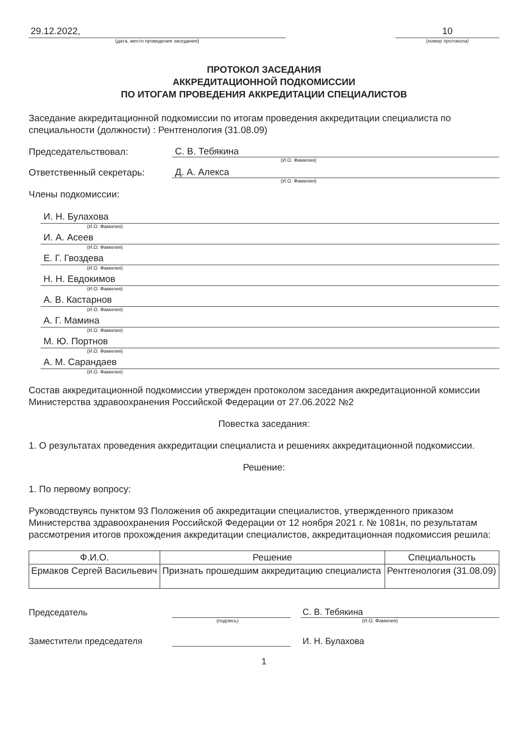29.12.2022,
(дата, место проведения заседания)
10
(номер протокола)
ПРОТОКОЛ ЗАСЕДАНИЯ
АККРЕДИТАЦИОННОЙ ПОДКОМИССИИ
ПО ИТОГАМ ПРОВЕДЕНИЯ АККРЕДИТАЦИИ СПЕЦИАЛИСТОВ
Заседание аккредитационной подкомиссии по итогам проведения аккредитации специалиста по специальности (должности) : Рентгенология (31.08.09)
Председательствовал: С. В. Тебякина
(И.О. Фамилия)
Ответственный секретарь: Д. А. Алекса
(И.О. Фамилия)
Члены подкомиссии:
И. Н. Булахова
(И.О. Фамилия)
И. А. Асеев
(И.О. Фамилия)
Е. Г. Гвоздева
(И.О. Фамилия)
Н. Н. Евдокимов
(И.О. Фамилия)
А. В. Кастарнов
(И.О. Фамилия)
А. Г. Мамина
(И.О. Фамилия)
М. Ю. Портнов
(И.О. Фамилия)
А. М. Сарандаев
(И.О. Фамилия)
Состав аккредитационной подкомиссии утвержден протоколом заседания аккредитационной комиссии Министерства здравоохранения Российской Федерации от 27.06.2022 №2
Повестка заседания:
1. О результатах проведения аккредитации специалиста и решениях аккредитационной подкомиссии.
Решение:
1. По первому вопросу:
Руководствуясь пунктом 93 Положения об аккредитации специалистов, утвержденного приказом Министерства здравоохранения Российской Федерации от 12 ноября 2021 г. № 1081н, по результатам рассмотрения итогов прохождения аккредитации специалистов, аккредитационная подкомиссия решила:
| Ф.И.О. | Решение | Специальность |
| --- | --- | --- |
| Ермаков Сергей Васильевич | Признать прошедшим аккредитацию специалиста | Рентгенология (31.08.09) |
Председатель С. В. Тебякина
(подпись) (И.О. Фамилия)
Заместители председателя И. Н. Булахова
1